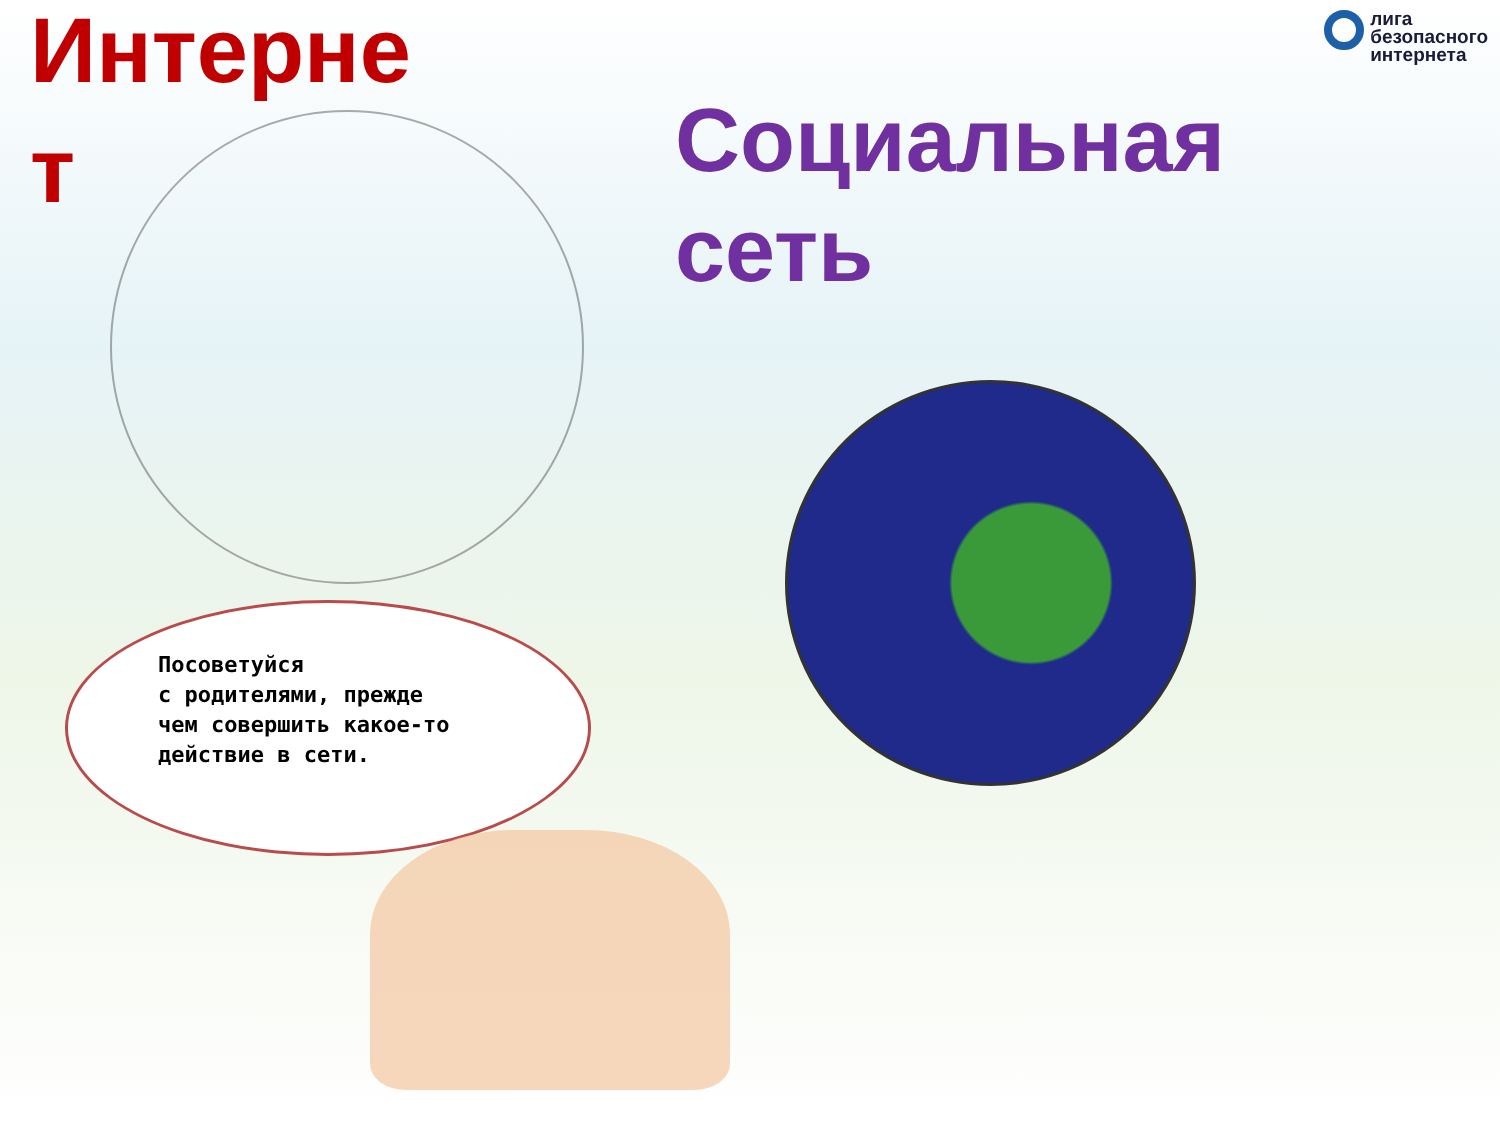лига
безопасного
интернета
Интерне т
Социальная
сеть
Посоветуйся
с родителями, прежде
чем совершить какое-то
действие в сети.